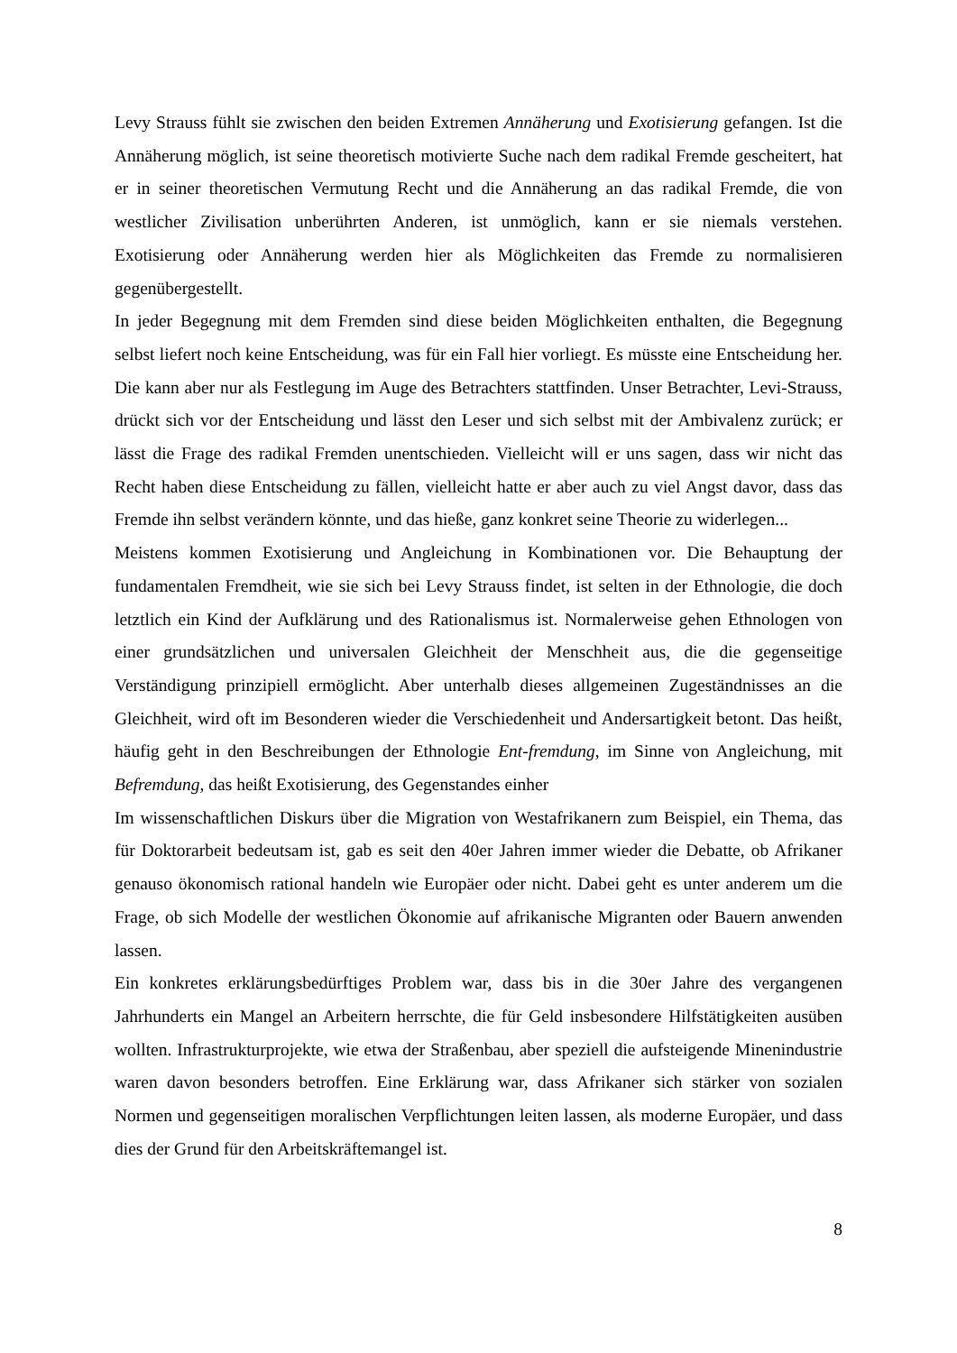Levy Strauss fühlt sie zwischen den beiden Extremen Annäherung und Exotisierung gefangen. Ist die Annäherung möglich, ist seine theoretisch motivierte Suche nach dem radikal Fremde gescheitert, hat er in seiner theoretischen Vermutung Recht und die Annäherung an das radikal Fremde, die von westlicher Zivilisation unberührten Anderen, ist unmöglich, kann er sie niemals verstehen. Exotisierung oder Annäherung werden hier als Möglichkeiten das Fremde zu normalisieren gegenübergestellt.
In jeder Begegnung mit dem Fremden sind diese beiden Möglichkeiten enthalten, die Begegnung selbst liefert noch keine Entscheidung, was für ein Fall hier vorliegt. Es müsste eine Entscheidung her. Die kann aber nur als Festlegung im Auge des Betrachters stattfinden. Unser Betrachter, Levi-Strauss, drückt sich vor der Entscheidung und lässt den Leser und sich selbst mit der Ambivalenz zurück; er lässt die Frage des radikal Fremden unentschieden. Vielleicht will er uns sagen, dass wir nicht das Recht haben diese Entscheidung zu fällen, vielleicht hatte er aber auch zu viel Angst davor, dass das Fremde ihn selbst verändern könnte, und das hieße, ganz konkret seine Theorie zu widerlegen...
Meistens kommen Exotisierung und Angleichung in Kombinationen vor. Die Behauptung der fundamentalen Fremdheit, wie sie sich bei Levy Strauss findet, ist selten in der Ethnologie, die doch letztlich ein Kind der Aufklärung und des Rationalismus ist. Normalerweise gehen Ethnologen von einer grundsätzlichen und universalen Gleichheit der Menschheit aus, die die gegenseitige Verständigung prinzipiell ermöglicht. Aber unterhalb dieses allgemeinen Zugeständnisses an die Gleichheit, wird oft im Besonderen wieder die Verschiedenheit und Andersartigkeit betont. Das heißt, häufig geht in den Beschreibungen der Ethnologie Ent-fremdung, im Sinne von Angleichung, mit Befremdung, das heißt Exotisierung, des Gegenstandes einher
Im wissenschaftlichen Diskurs über die Migration von Westafrikanern zum Beispiel, ein Thema, das für Doktorarbeit bedeutsam ist, gab es seit den 40er Jahren immer wieder die Debatte, ob Afrikaner genauso ökonomisch rational handeln wie Europäer oder nicht. Dabei geht es unter anderem um die Frage, ob sich Modelle der westlichen Ökonomie auf afrikanische Migranten oder Bauern anwenden lassen.
Ein konkretes erklärungsbedürftiges Problem war, dass bis in die 30er Jahre des vergangenen Jahrhunderts ein Mangel an Arbeitern herrschte, die für Geld insbesondere Hilfstätigkeiten ausüben wollten. Infrastrukturprojekte, wie etwa der Straßenbau, aber speziell die aufsteigende Minenindustrie waren davon besonders betroffen. Eine Erklärung war, dass Afrikaner sich stärker von sozialen Normen und gegenseitigen moralischen Verpflichtungen leiten lassen, als moderne Europäer, und dass dies der Grund für den Arbeitskräftemangel ist.
8